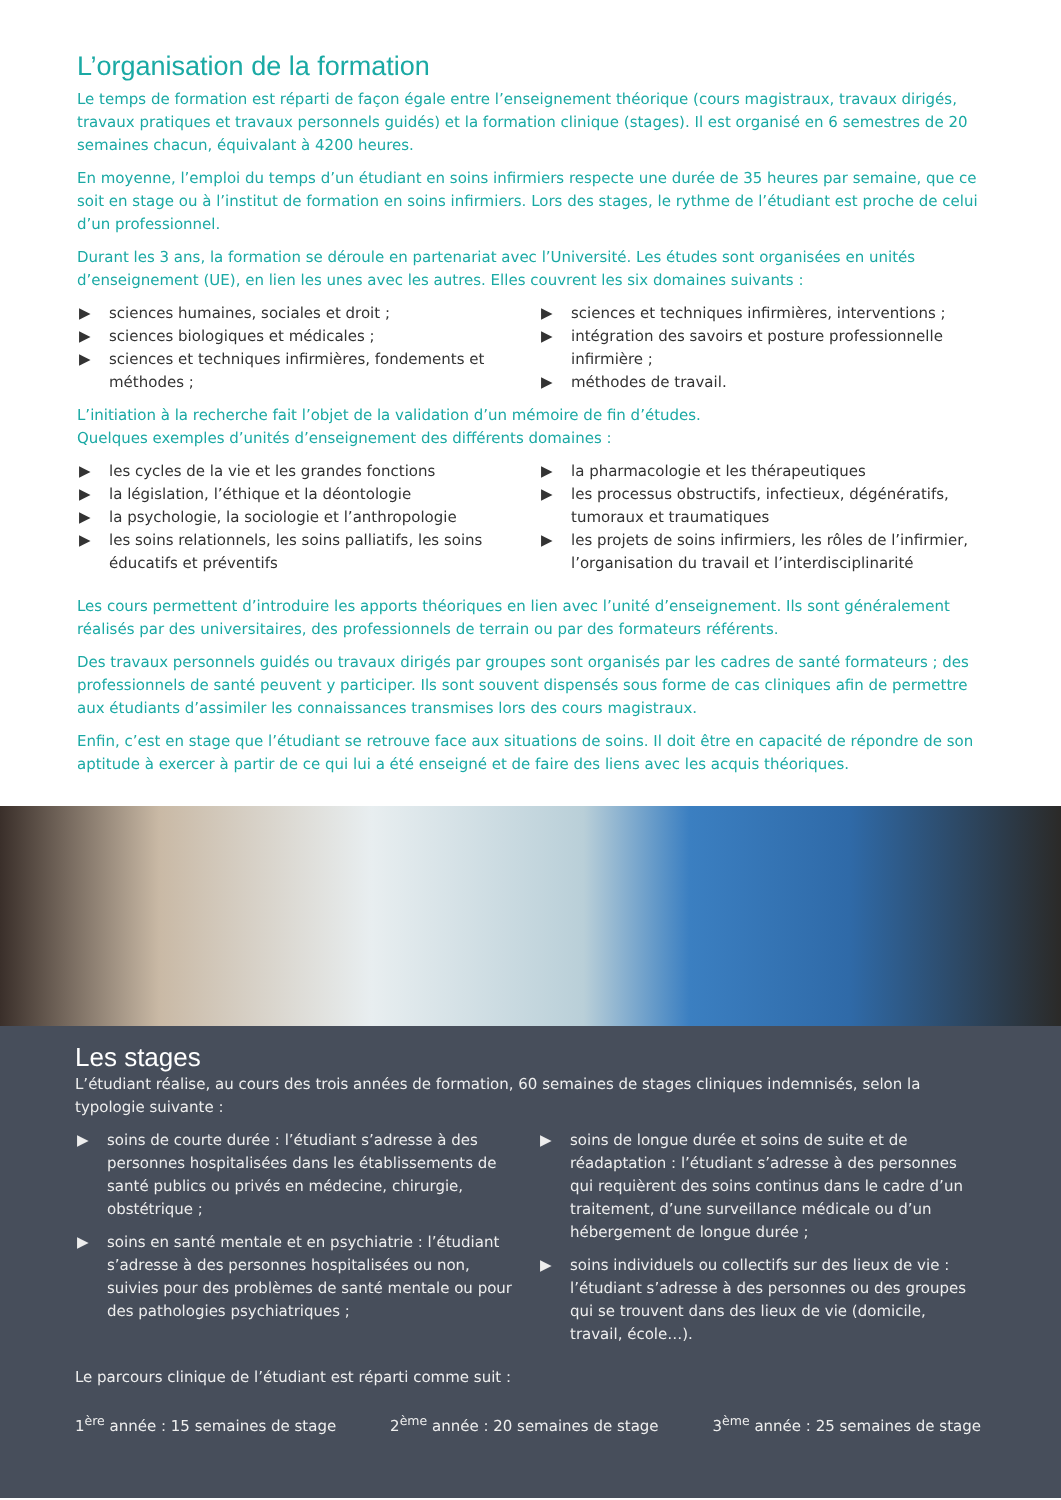L’organisation de la formation
Le temps de formation est réparti de façon égale entre l’enseignement théorique (cours magistraux, travaux dirigés, travaux pratiques et travaux personnels guidés) et la formation clinique (stages). Il est organisé en 6 semestres de 20 semaines chacun, équivalant à 4200 heures.
En moyenne, l’emploi du temps d’un étudiant en soins infirmiers respecte une durée de 35 heures par semaine, que ce soit en stage ou à l’institut de formation en soins infirmiers. Lors des stages, le rythme de l’étudiant est proche de celui d’un professionnel.
Durant les 3 ans, la formation se déroule en partenariat avec l’Université. Les études sont organisées en unités d’enseignement (UE), en lien les unes avec les autres. Elles couvrent les six domaines suivants :
▶ sciences humaines, sociales et droit ;
▶ sciences biologiques et médicales ;
▶ sciences et techniques infirmières, fondements et méthodes ;
▶ sciences et techniques infirmières, interventions ;
▶ intégration des savoirs et posture professionnelle infirmière ;
▶ méthodes de travail.
L’initiation à la recherche fait l’objet de la validation d’un mémoire de fin d’études.
Quelques exemples d’unités d’enseignement des différents domaines :
▶ les cycles de la vie et les grandes fonctions
▶ la législation, l’éthique et la déontologie
▶ la psychologie, la sociologie et l’anthropologie
▶ les soins relationnels, les soins palliatifs, les soins éducatifs et préventifs
▶ la pharmacologie et les thérapeutiques
▶ les processus obstructifs, infectieux, dégénératifs, tumoraux et traumatiques
▶ les projets de soins infirmiers, les rôles de l’infirmier, l’organisation du travail et l’interdisciplinarité
Les cours permettent d’introduire les apports théoriques en lien avec l’unité d’enseignement. Ils sont généralement réalisés par des universitaires, des professionnels de terrain ou par des formateurs référents.
Des travaux personnels guidés ou travaux dirigés par groupes sont organisés par les cadres de santé formateurs ; des professionnels de santé peuvent y participer. Ils sont souvent dispensés sous forme de cas cliniques afin de permettre aux étudiants d’assimiler les connaissances transmises lors des cours magistraux.
Enfin, c’est en stage que l’étudiant se retrouve face aux situations de soins. Il doit être en capacité de répondre de son aptitude à exercer à partir de ce qui lui a été enseigné et de faire des liens avec les acquis théoriques.
Les stages
L’étudiant réalise, au cours des trois années de formation, 60 semaines de stages cliniques indemnisés, selon la typologie suivante :
▶ soins de courte durée : l’étudiant s’adresse à des personnes hospitalisées dans les établissements de santé publics ou privés en médecine, chirurgie, obstétrique ;
▶ soins en santé mentale et en psychiatrie : l’étudiant s’adresse à des personnes hospitalisées ou non, suivies pour des problèmes de santé mentale ou pour des pathologies psychiatriques ;
▶ soins de longue durée et soins de suite et de réadaptation : l’étudiant s’adresse à des personnes qui requièrent des soins continus dans le cadre d’un traitement, d’une surveillance médicale ou d’un hébergement de longue durée ;
▶ soins individuels ou collectifs sur des lieux de vie : l’étudiant s’adresse à des personnes ou des groupes qui se trouvent dans des lieux de vie (domicile, travail, école…).
Le parcours clinique de l’étudiant est réparti comme suit :
1<sup>ère</sup> année : 15 semaines de stage 2<sup>ème</sup> année : 20 semaines de stage 3<sup>ème</sup> année : 25 semaines de stage